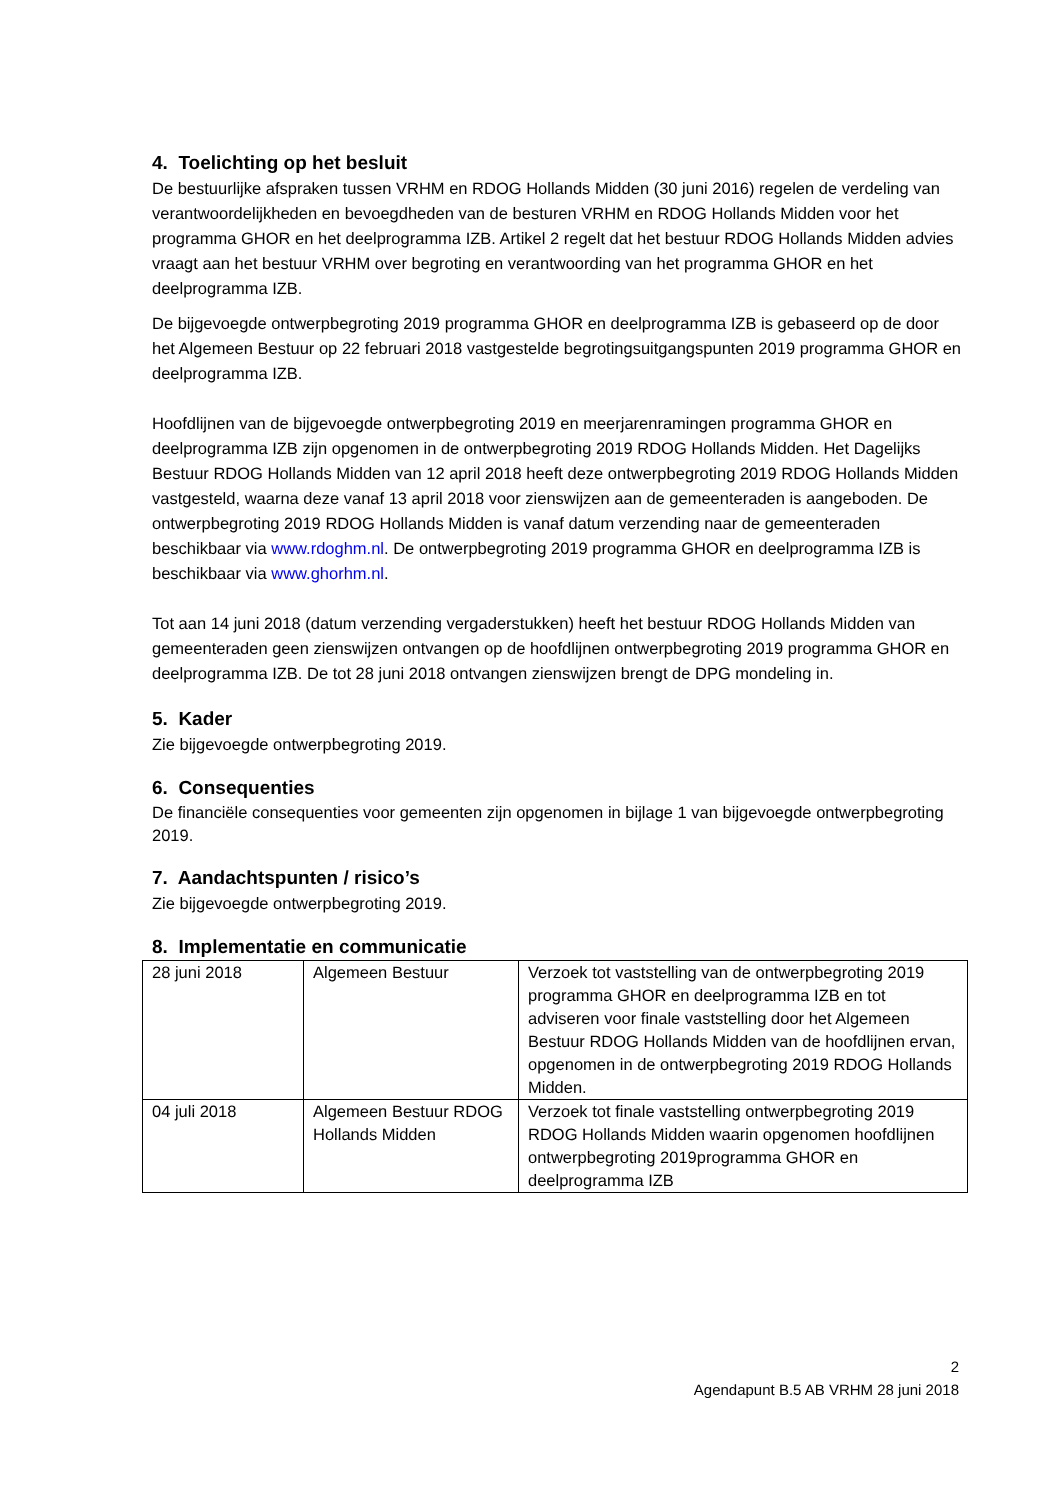4. Toelichting op het besluit
De bestuurlijke afspraken tussen VRHM en RDOG Hollands Midden (30 juni 2016) regelen de verdeling van verantwoordelijkheden en bevoegdheden van de besturen VRHM en RDOG Hollands Midden voor het programma GHOR en het deelprogramma IZB. Artikel 2 regelt dat het bestuur RDOG Hollands Midden advies vraagt aan het bestuur VRHM over begroting en verantwoording van het programma GHOR en het deelprogramma IZB.
De bijgevoegde ontwerpbegroting 2019 programma GHOR en deelprogramma IZB is gebaseerd op de door het Algemeen Bestuur op 22 februari 2018 vastgestelde begrotingsuitgangspunten 2019 programma GHOR en deelprogramma IZB.
Hoofdlijnen van de bijgevoegde ontwerpbegroting 2019 en meerjarenramingen programma GHOR en deelprogramma IZB zijn opgenomen in de ontwerpbegroting 2019 RDOG Hollands Midden. Het Dagelijks Bestuur RDOG Hollands Midden van 12 april 2018 heeft deze ontwerpbegroting 2019 RDOG Hollands Midden vastgesteld, waarna deze vanaf 13 april 2018 voor zienswijzen aan de gemeenteraden is aangeboden. De ontwerpbegroting 2019 RDOG Hollands Midden is vanaf datum verzending naar de gemeenteraden beschikbaar via www.rdoghm.nl. De ontwerpbegroting 2019 programma GHOR en deelprogramma IZB is beschikbaar via www.ghorhm.nl.
Tot aan 14 juni 2018 (datum verzending vergaderstukken) heeft het bestuur RDOG Hollands Midden van gemeenteraden geen zienswijzen ontvangen op de hoofdlijnen ontwerpbegroting 2019 programma GHOR en deelprogramma IZB. De tot 28 juni 2018 ontvangen zienswijzen brengt de DPG mondeling in.
5. Kader
Zie bijgevoegde ontwerpbegroting 2019.
6. Consequenties
De financiële consequenties voor gemeenten zijn opgenomen in bijlage 1 van bijgevoegde ontwerpbegroting 2019.
7. Aandachtspunten / risico’s
Zie bijgevoegde ontwerpbegroting 2019.
8. Implementatie en communicatie
| 28 juni 2018 | Algemeen Bestuur | Verzoek tot vaststelling van de ontwerpbegroting 2019 programma GHOR en deelprogramma IZB en tot adviseren voor finale vaststelling door het Algemeen Bestuur RDOG Hollands Midden van de hoofdlijnen ervan, opgenomen in de ontwerpbegroting 2019 RDOG Hollands Midden. |
| 04 juli 2018 | Algemeen Bestuur RDOG Hollands Midden | Verzoek tot finale vaststelling ontwerpbegroting 2019 RDOG Hollands Midden waarin opgenomen hoofdlijnen ontwerpbegroting 2019programma GHOR en deelprogramma IZB |
2
Agendapunt B.5 AB VRHM 28 juni 2018